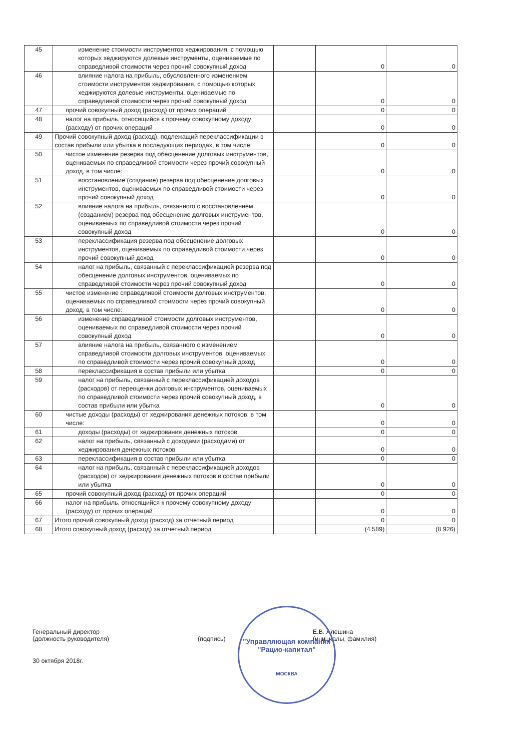| 45 | изменение стоимости инструментов хеджирования, с помощью которых хеджируются долевые инструменты, оцениваемые по справедливой стоимости через прочий совокупный доход | | 0 | 0 |
| 46 | влияние налога на прибыль, обусловленного изменением стоимости инструментов хеджирования, с помощью которых хеджируются долевые инструменты, оцениваемые по справедливой стоимости через прочий совокупный доход | | 0 | 0 |
| 47 | прочий совокупный доход (расход) от прочих операций | | 0 | 0 |
| 48 | налог на прибыль, относящийся к прочему совокупному доходу (расходу) от прочих операций | | 0 | 0 |
| 49 | Прочий совокупный доход (расход), подлежащий переклассификации в состав прибыли или убытка в последующих периодах, в том числе: | | 0 | 0 |
| 50 | чистое изменение резерва под обесценение долговых инструментов, оцениваемых по справедливой стоимости через прочий совокупный доход, в том числе: | | 0 | 0 |
| 51 | восстановление (создание) резерва под обесценение долговых инструментов, оцениваемых по справедливой стоимости через прочий совокупный доход | | 0 | 0 |
| 52 | влияние налога на прибыль, связанного с восстановлением (созданием) резерва под обесценение долговых инструментов, оцениваемых по справедливой стоимости через прочий совокупный доход | | 0 | 0 |
| 53 | переклассификация резерва под обесценение долговых инструментов, оцениваемых по справедливой стоимости через прочий совокупный доход | | 0 | 0 |
| 54 | налог на прибыль, связанный с переклассификацией резерва под обесценение долговых инструментов, оцениваемых по справедливой стоимости через прочий совокупный доход | | 0 | 0 |
| 55 | чистое изменение справедливой стоимости долговых инструментов, оцениваемых по справедливой стоимости через прочий совокупный доход, в том числе: | | 0 | 0 |
| 56 | изменение справедливой стоимости долговых инструментов, оцениваемых по справедливой стоимости через прочий совокупный доход | | 0 | 0 |
| 57 | влияние налога на прибыль, связанного с изменением справедливой стоимости долговых инструментов, оцениваемых по справедливой стоимости через прочий совокупный доход | | 0 | 0 |
| 58 | переклассификация в состав прибыли или убытка | | 0 | 0 |
| 59 | налог на прибыль, связанный с переклассификацией доходов (расходов) от переоценки долговых инструментов, оцениваемых по справедливой стоимости через прочий совокупный доход, в состав прибыли или убытка | | 0 | 0 |
| 60 | чистые доходы (расходы) от хеджирования денежных потоков, в том числе: | | 0 | 0 |
| 61 | доходы (расходы) от хеджирования денежных потоков | | 0 | 0 |
| 62 | налог на прибыль, связанный с доходами (расходами) от хеджирования денежных потоков | | 0 | 0 |
| 63 | переклассификация в состав прибыли или убытка | | 0 | 0 |
| 64 | налог на прибыль, связанный с переклассификацией доходов (расходов) от хеджирования денежных потоков в состав прибыли или убытка | | 0 | 0 |
| 65 | прочий совокупный доход (расход) от прочих операций | | 0 | 0 |
| 66 | налог на прибыль, относящийся к прочему совокупному доходу (расходу) от прочих операций | | 0 | 0 |
| 67 | Итого прочий совокупный доход (расход) за отчетный период | | 0 | 0 |
| 68 | Итого совокупный доход (расход) за отчетный период | | (4 589) | (8 926) |
Генеральный директор
(должность руководителя)
(подпись)
Е.В. Алешина
(инициалы, фамилия)
30 октября 2018г.
"Управляющая компания
"Рацио-капитал"
МОСКВА